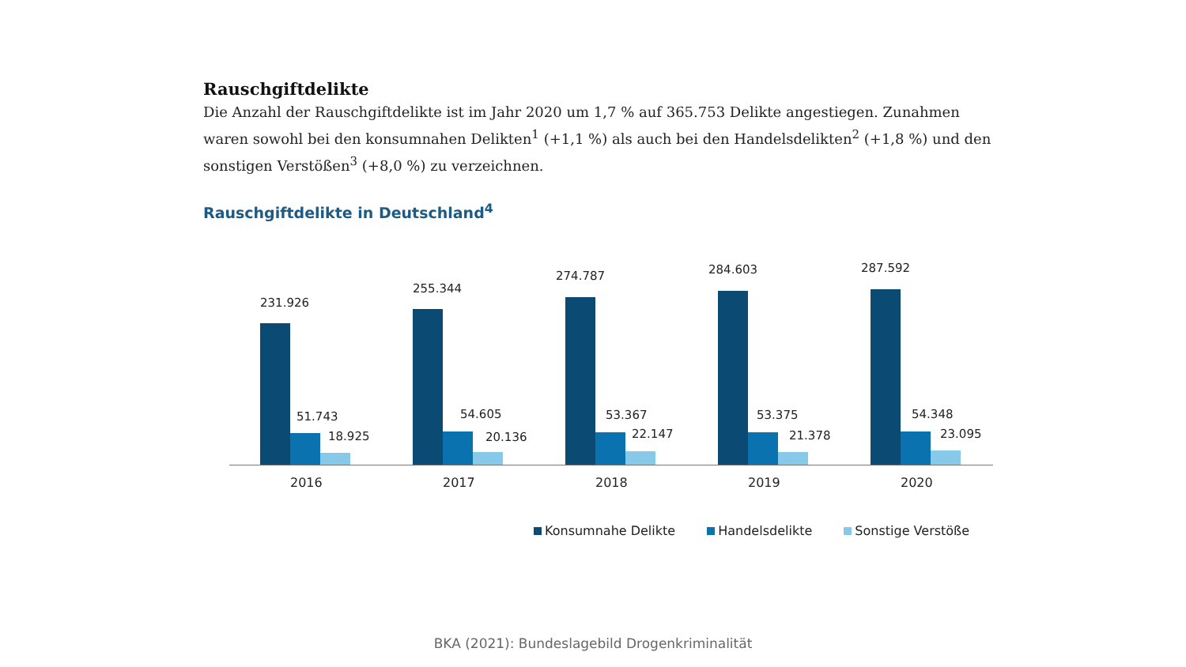Rauschgiftdelikte
Die Anzahl der Rauschgiftdelikte ist im Jahr 2020 um 1,7 % auf 365.753 Delikte angestiegen. Zunahmen waren sowohl bei den konsumnahen Delikten<sup>1</sup> (+1,1 %) als auch bei den Handels­delikten<sup>2</sup> (+1,8 %) und den sonstigen Verstößen<sup>3</sup> (+8,0 %) zu verzeichnen.
Rauschgiftdelikte in Deutschland<sup>4</sup>
231.926
51.743
18.925
2016
255.344
54.605
20.136
2017
274.787
53.367
22.147
2018
284.603
53.375
21.378
2019
287.592
54.348
23.095
2020
Konsumnahe Delikte Handelsdelikte Sonstige Verstöße
BKA (2021): Bundeslagebild Drogenkriminalität